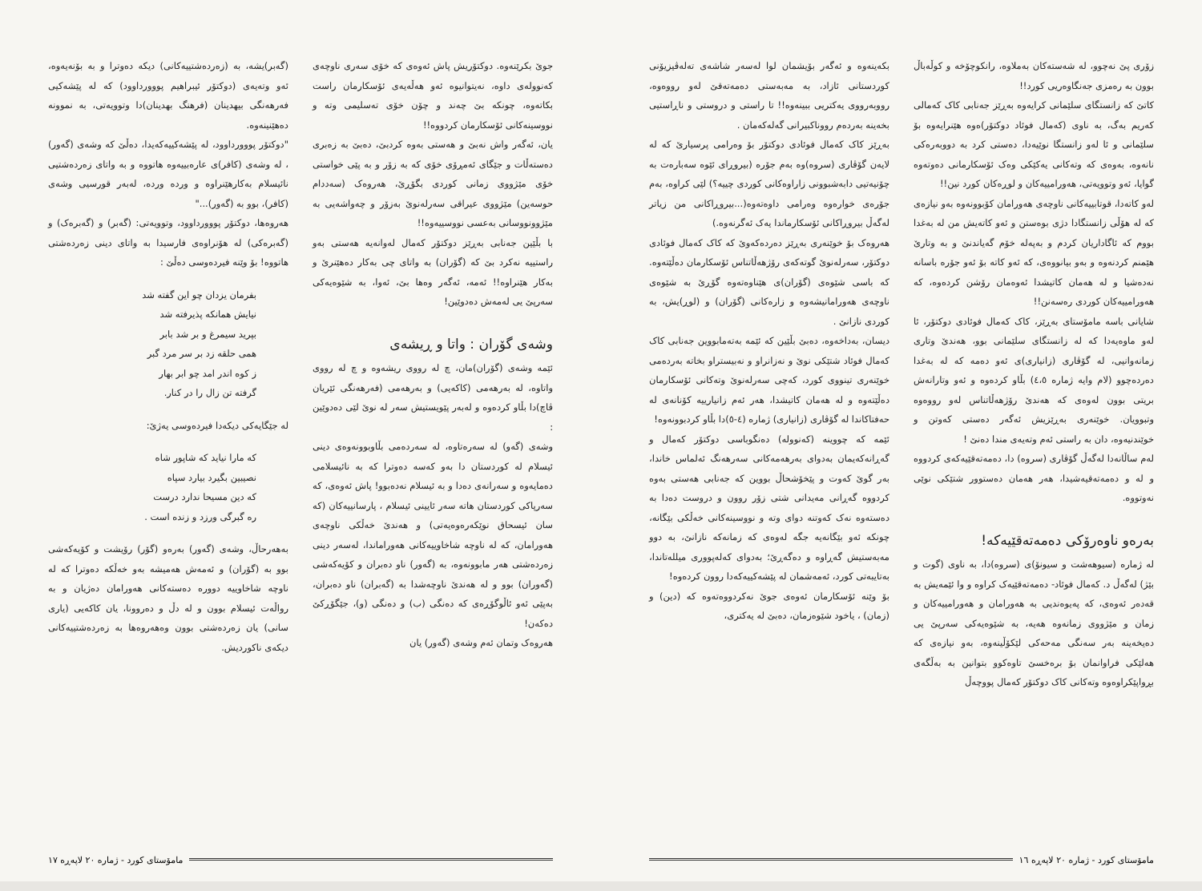زۆری پێ نەچوو، لە شەستەکان بەملاوە، رانکوچۆخە و کوڵەباڵ بوون بە رەمزی جەنگاوەریی کورد!!
کاتێ کە زانستگای سلێمانی کرایەوە بەڕێز جەنابی کاک کەمالی کەریم بەگ، بە ناوی (کەمال فوئاد دوکتۆر)ەوە هێنرایەوە بۆ سلێمانی و ئا لەو زانستگا نوێیەدا، دەستی کرد بە دووبەرەکی نانەوە، بەوەی کە وتەکانی یەکێکی وەک ئۆسکارمانی دەوتەوە گوایا، ئەو وتوویەتی، هەورامییەکان و لوڕەکان کورد نین!!
لەو کاتەدا، قوتابییەکانی ناوچەی هەورامان کۆبوونەوە بەو نیازەی کە لە هۆڵی زانستگادا دژی بوەستن و ئەو کاتەیش من لە بەغدا بووم کە ئاگاداریان کردم و بەپەلە خۆم گەیاندنێ و بە وتارێ هێمنم کردنەوە و بەو بیانووەی، کە ئەو کاتە بۆ ئەو جۆرە باسانە نەدەشیا و لە هەمان کاتیشدا ئەوەمان رۆشن کردەوە، کە هەورامییەکان کوردی رەسەنن!!
شایانی باسە مامۆستای بەڕێز، کاک کەمال فوئادی دوکتۆر، ئا لەو ماوەیەدا کە لە زانستگای سلێمانی بوو، هەندێ وتاری زمانەوانیی، لە گۆڤاری (زانیاری)ی ئەو دەمە کە لە بەغدا دەردەچوو (لام وایە ژمارە ٤،٥) بڵاو کردەوە و ئەو وتارانەش بریتی بوون لەوەی کە هەندێ رۆژهەڵاتناس لەو رووەوە وتبوویان. خوێنەری بەڕێزیش ئەگەر دەستی کەوتن و خوێندنیەوە، دان بە راستی ئەم وتەیەی مندا دەنێ !
لەم ساڵانەدا لەگەڵ گۆڤاری (سروە) دا، دەمەتەقێیەکەی کردووە و لە و دەمەتەقیەشیدا، هەر هەمان دەستوور شتێکی نوێی نەوتووە.
بەرەو ناوەرۆکی دەمەتەقێیەکە!
لە ژمارە (سیوهەشت و سیونۆ)ی (سروە)دا، بە ناوی (گوت و بێژ) لەگەڵ د. کەمال فوئاد- دەمەتەقێیەک کراوە و وا ئێمەیش بە قەدەر ئەوەی، کە پەیوەندیی بە هەورامان و هەورامییەکان و زمان و مێژووی زمانەوە هەیە، بە شێوەیەکی سەرپێ یی دەیخەینە بەر سەنگی مەحەکی لێکۆڵینەوە، بەو نیازەی کە هەلێکی فراوانمان بۆ برەخسێ تاوەکوو بتوانین بە بەڵگەی بڕواپێکراوەوە وتەکانی کاک دوکتۆر کەمال پووچەڵ
بکەینەوە و ئەگەر بۆیشمان لوا لەسەر شاشەی تەلەڤیزیۆنی کوردستانی ئازاد، بە مەبەستی دەمەتەقێ لەو رووەوە، رووبەرووی یەکتریی ببینەوە!! تا راستی و دروستی و ناڕاستیی بخەینە بەردەم رووناکبیرانی گەلەکەمان .
بەڕێز کاک کەمال فوئادی دوکتۆر بۆ وەرامی پرسیارێ کە لە لایەن گۆڤاری (سروە)وە بەم جۆرە (بیروڕای ئێوە سەبارەت بە چۆنیەتیی دابەشبوونی زاراوەکانی کوردی چییە؟) لێی کراوە، بەم جۆرەی خوارەوە وەرامی داوەتەوە(...بیروڕاکانی من زیاتر لەگەڵ بیروڕاکانی ئۆسکارماندا یەک ئەگرنەوە.)
هەروەک بۆ خوێنەری بەڕێز دەردەکەوێ کە کاک کەمال فوئادی دوکتۆر، سەرلەنوێ گوتەکەی رۆژهەڵاتناس ئۆسکارمان دەڵێتەوە. کە باسی شێوەی (گۆران)ی هێناوەتەوە گۆڕێ بە شێوەی ناوچەی هەورامانیشەوە و زارەکانی (گۆران) و (لوڕ)یش، بە کوردی نازانێ .
دیسان، بەداخەوە، دەبێ بڵێین کە ئێمە بەتەمابووین جەنابی کاک کەمال فوئاد شتێکی نوێ و نەزانراو و نەبیستراو بخاتە بەردەمی خوێنەری تینووی کورد، کەچی سەرلەنوێ وتەکانی ئۆسکارمان دەڵێتەوە و لە هەمان کاتیشدا، هەر ئەم زانیارییە کۆنانەی لە حەفتاکاندا لە گۆڤاری (زانیاری) ژمارە (٤-٥)دا بڵاو کردبوونەوە!
ئێمە کە چووینە (کەنوولە) دەنگوباسی دوکتۆر کەمال و گەڕانەکەیمان بەدوای بەرهەمەکانی سەرهەنگ ئەلماس خاندا، بەر گوێ کەوت و پێخۆشحاڵ بووین کە جەنابی هەستی بەوە کردووە گەڕانی مەیدانی شتی زۆر روون و دروست دەدا بە دەستەوە نەک کەوتنە دوای وتە و نووسینەکانی خەڵکی بێگانە، چونکە ئەو بێگانەیە جگە لەوەی کە زمانەکە نازانێ، بە دوو مەبەستیش گەڕاوە و دەگەڕێ؛ بەدوای کەلەپووری میللەتاندا، بەتایبەتی کورد، ئەمەشمان لە پێشەکییەکەدا روون کردەوە!
بۆ وێنە ئۆسکارمان ئەوەی جوێ نەکردووەتەوە کە (دین) و (زمان) ، یاخود شێوەزمان، دەبێ لە یەکتری،
مامۆستای کورد - ژمارە ٢٠ لاپەڕە ١٦
جوێ بکرێنەوە. دوکتۆریش پاش ئەوەی کە خۆی سەری ناوچەی کەنوولەی داوە، نەیتوانیوە ئەو هەڵەیەی ئۆسکارمان راست بکاتەوە، چونکە بێ چەند و چۆن خۆی تەسلیمی وتە و نووسینەکانی ئۆسکارمان کردووە!!
یان، ئەگەر واش نەبێ و هەستی بەوە کردبێ، دەبێ بە زەبری دەستەڵات و جێگای ئەمڕۆی خۆی کە بە زۆر و بە پێی خواستی خۆی مێژووی زمانی کوردی بگۆڕێ، هەروەک (سەددام حوسەین) مێژووی عیراقی سەرلەنوێ بەزۆر و چەواشەیی بە مێژوونووسانی بەعسی نووسییەوە!!
با بڵێین جەنابی بەڕێز دوکتۆر کەمال لەوانەیە هەستی بەو راستییە نەکرد بێ کە (گۆران) بە واتای چی بەکار دەهێنرێ و بەکار هێنراوە!! ئەمە، ئەگەر وەها بێ، ئەوا، بە شێوەیەکی سەرپێ یی لەمەش دەدوێین!
وشەی گۆران : واتا و ڕیشەی
ئێمە وشەی (گۆران)مان، چ لە رووی ریشەوە و چ لە رووی واتاوە، لە بەرهەمی (کاکەیی) و بەرهەمی (فەرهەنگی ئێریان ڤاچ)دا بڵاو کردەوە و لەبەر پێویستیش سەر لە نوێ لێی دەدوێین :
وشەی (گەو) لە سەرەتاوە، لە سەردەمی بڵاوبوونەوەی دینی ئیسلام لە کوردستان دا بەو کەسە دەوترا کە بە نائیسلامی دەمایەوە و سەرانەی دەدا و بە ئیسلام نەدەبوو! پاش ئەوەی، کە سەرپاکی کوردستان هاتە سەر ئایینی ئیسلام ، پارسانییەکان (کە سان ئیسحاق نوێکەرەوەیەتی) و هەندێ خەڵکی ناوچەی هەورامان، کە لە ناوچە شاخاوییەکانی هەوراماندا، لەسەر دینی زەردەشتی هەر مابوونەوە، بە (گەور) ناو دەبران و کۆیەکەشی (گەوران) بوو و لە هەندێ ناوچەشدا بە (گەبران) ناو دەبران، بەپێی ئەو ئاڵوگۆڕەی کە دەنگی (ب) و دەنگی (و)، جێگۆڕکێ دەکەن!
هەروەک وتمان ئەم وشەی (گەور) یان
(گەبر)یشە، بە (زەردەشتییەکانی) دیکە دەوترا و بە بۆنەیەوە، ئەو وتەیەی (دوکتۆر ئیبراهیم پووورداوود) کە لە پێشەکیی فەرهەنگی بیهدینان (فرهنگ بهدینان)دا وتوویەتی، بە نموونە دەهێنینەوە.
"دوکتۆر پووورداوود، لە پێشەکییەکەیدا، دەڵێ کە وشەی (گەور) ، لە وشەی (کافر)ی عارەبییەوە هاتووە و بە واتای زەردەشتیی نائیسلام بەکارهێنراوە و وردە وردە، لەبەر قورسیی وشەی (کافر)، بوو بە (گەور)..."
هەروەها، دوکتۆر پووورداوود، وتوویەتی: (گەبر) و (گەبرەک) و (گەبرەکی) لە هۆنراوەی فارسیدا بە واتای دینی زەردەشتی هاتووە! بۆ وێنە فیردەوسی دەڵێ :
بفرمان یزدان چو این گفته شد
نیایش همانکه پذیرفته شد
بپرید سیمرغ و بر شد بابر
همی حلقه زد بر سر مرد گبر
ز کوه اندر امد چو ابر بهار
گرفته تن زال را در کنار.
لە جێگایەکی دیکەدا فیردەوسی یەژێ:
کە مارا نیاید کە شاپور شاه
نصیبین بگیرد بیارد سپاه
کە دین مسیحا ندارد درست
رە گبرگی ورزد و زندە است .
بەهەرحاڵ، وشەی (گەور) بەرەو (گۆر) رۆیشت و کۆیەکەشی بوو بە (گۆران) و ئەمەش هەمیشە بەو خەڵکە دەوترا کە لە ناوچە شاخاوییە دوورە دەستەکانی هەورامان دەژیان و بە رواڵەت ئیسلام بوون و لە دڵ و دەروونا، یان کاکەیی (یاری سانی) یان زەردەشتی بوون وەهەروەها بە زەردەشتییەکانی دیکەی ناکوردیش.
مامۆستای کورد - ژمارە ٢٠ لاپەڕە ١٧